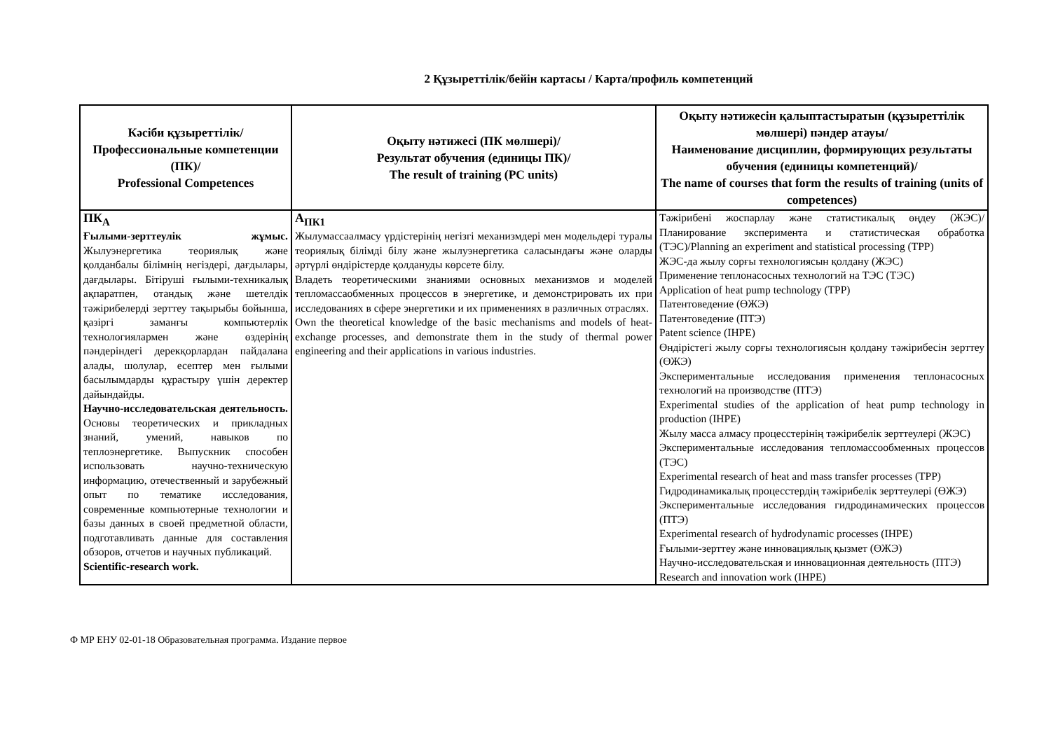2 Құзыреттілік/бейін картасы / Карта/профиль компетенций
| Кәсіби құзыреттілік/ Профессиональные компетенции (ПК)/ Professional Competences | Оқыту нәтижесі (ПК мөлшері)/ Результат обучения (единицы ПК)/ The result of training (PC units) | Оқыту нәтижесін қалыптастыратын (құзыреттілік мөлшері) пәндер атауы/ Наименование дисциплин, формирующих результаты обучения (единицы компетенций)/ The name of courses that form the results of training (units of competences) |
| --- | --- | --- |
| ПК<sub>А</sub> Ғылыми-зерттеулік жұмыс. Жылуэнергетика теориялық және қолданбалы білімнің негіздері, дағдылары, дағдылары. Бітіруші ғылыми-техникалық ақпаратпен, отандық және шетелдік тәжірибелерді зерттеу тақырыбы бойынша, қазіргі заманғы компьютерлік технологиялармен және өздерінің пәндеріндегі дерекқорлардан пайдалана алады, шолулар, есептер мен ғылыми басылымдарды құрастыру үшін деректер дайындайды. Научно-исследовательская деятельность. Основы теоретических и прикладных знаний, умений, навыков по теплоэнергетике. Выпускник способен использовать научно-техническую информацию, отечественный и зарубежный опыт по тематике исследования, современные компьютерные технологии и базы данных в своей предметной области, подготавливать данные для составления обзоров, отчетов и научных публикаций. Scientific-research work. | А<sub>ПК1</sub> Жылумассаалмасу үрдістерінің негізгі механизмдері мен модельдері туралы теориялық білімді білу және жылуэнергетика саласындағы және оларды әртүрлі өндірістерде қолдануды көрсете білу. Владеть теоретическими знаниями основных механизмов и моделей тепломассаобменных процессов в энергетике, и демонстрировать их при исследованиях в сфере энергетики и их применениях в различных отраслях. Own the theoretical knowledge of the basic mechanisms and models of heat-exchange processes, and demonstrate them in the study of thermal power engineering and their applications in various industries. | Тәжірибені жоспарлау және статистикалық өңдеу (ЖЭС)/Планирование эксперимента и статистическая обработка (ТЭС)/Planning an experiment and statistical processing (TPP) ЖЭС-да жылу сорғы технологиясын қолдану (ЖЭС) Применение теплонасосных технологий на ТЭС (ТЭС) Application of heat pump technology (TPP) Патентоведение (ӨЖЭ) Патентоведение (ПТЭ) Patent science (IHPE) Өндірістегі жылу сорғы технологиясын қолдану тәжірибесін зерттеу (ӨЖЭ) Экспериментальные исследования применения теплонасосных технологий на производстве (ПТЭ) Experimental studies of the application of heat pump technology in production (IHPE) Жылу масса алмасу процесстерінің тәжірибелік зерттеулері (ЖЭС) Экспериментальные исследования тепломассообменных процессов (ТЭС) Experimental research of heat and mass transfer processes (TPP) Гидродинамикалық процесстердің тәжірибелік зерттеулері (ӨЖЭ) Экспериментальные исследования гидродинамических процессов (ПТЭ) Experimental research of hydrodynamic processes (IHPE) Ғылыми-зерттеу және инновациялық қызмет (ӨЖЭ) Научно-исследовательская и инновационная деятельность (ПТЭ) Research and innovation work (IHPE) |
Ф МР ЕНУ 02-01-18 Образовательная программа. Издание первое